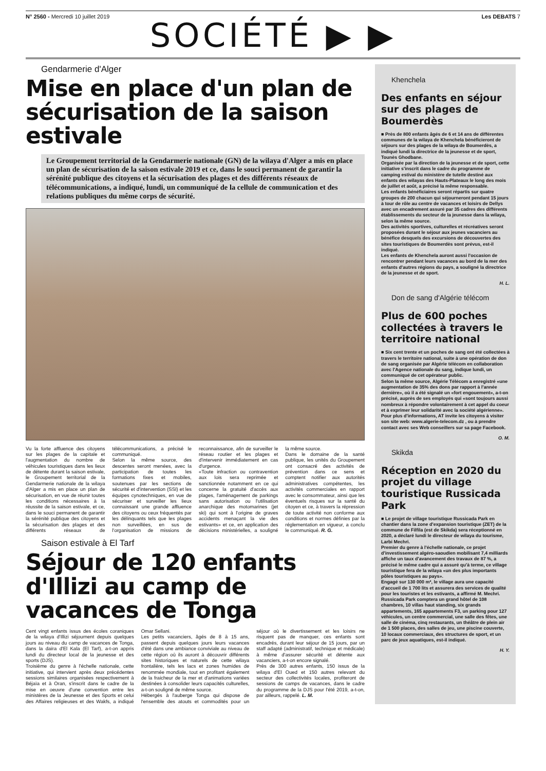N° 2560 - Mercredi 10 juillet 2019 Les DEBATS 7
SOCIÉTÉ ▶ ▶
Gendarmerie d'Alger
Mise en place d'un plan de sécurisation de la saison estivale
Le Groupement territorial de la Gendarmerie nationale (GN) de la wilaya d'Alger a mis en place un plan de sécurisation de la saison estivale 2019 et ce, dans le souci permanent de garantir la sérénité publique des citoyens et la sécurisation des plages et des différents réseaux de télécommunications, a indiqué, lundi, un communiqué de la cellule de communication et des relations publiques du même corps de sécurité.
Vu la forte affluence des citoyens sur les plages de la capitale et l'augmentation du nombre de véhicules touristiques dans les lieux de détente durant la saison estivale, le Groupement territorial de la Gendarmerie nationale de la wilaya d'Alger a mis en place un plan de sécurisation, en vue de réunir toutes les conditions nécessaires à la réussite de la saison estivale, et ce, dans le souci permanent de garantir la sérénité publique des citoyens et la sécurisation des plages et des différents réseaux de télécommunications, a précisé le communiqué.
Selon la même source, des descentes seront menées, avec la participation de toutes les formations fixes et mobiles, soutenues par les sections de sécurité et d'intervention (SSI) et les équipes cynotechniques, en vue de sécuriser et surveiller les lieux connaissant une grande affluence des citoyens ou ceux fréquentés par les délinquants tels que les plages non surveillées, en sus de l'organisation de missions de reconnaissance, afin de surveiller le réseau routier et les plages et d'intervenir immédiatement en cas d'urgence.
«Toute infraction ou contravention aux lois sera reprimée et sanctionnée notamment en ce qui concerne la gratuité d'accès aux plages, l'aménagement de parkings sans autorisation ou l'utilisation anarchique des motomarines (jet ski) qui sont à l'origine de graves accidents menaçant la vie des estivants» et ce, en application des décisions ministérielles, a souligné la même source.
Dans le domaine de la santé publique, les unités du Groupement ont consacré des activités de prévention dans ce sens et comptent notifier aux autorités administratives compétentes, les activités commerciales en rapport avec le consommateur, ainsi que les éventuels risques sur la santé du citoyen et ce, à travers la répression de toute activité non conforme aux conditions et normes définies par la réglementation en vigueur, a conclu le communiqué. R. G.
Saison estivale à El Tarf
Séjour de 120 enfants d'Illizi au camp de vacances de Tonga
Cent vingt enfants issus des écoles coraniques de la wilaya d'Illizi séjournent depuis quelques jours au niveau du camp de vacances de Tonga, dans la daïra d'El Kala (El Tarf), a-t-on appris lundi du directeur local de la jeunesse et des sports (DJS).
Troisième du genre à l'échelle nationale, cette initiative, qui intervient après deux précédentes sessions similaires organisées respectivement à Béjaïa et à Oran, s'inscrit dans le cadre de la mise en oeuvre d'une convention entre les ministères de la Jeunesse et des Sports et celui des Affaires religieuses et des Wakfs, a indiqué Omar Sellani.
Les petits vacanciers, âgés de 8 à 15 ans, passent depuis quelques jours leurs vacances d'été dans une ambiance conviviale au niveau de cette région où ils auront à découvrir différents sites historiques et naturels de cette wilaya frontalière, tels les lacs et zones humides de renommée mondiale, tout en profitant également de la fraicheur de la mer et d'animations variées destinées à consolider leurs capacités culturelles, a-t-on souligné de même source.
Hébergés à l'auberge Tonga qui dispose de l'ensemble des atouts et commodités pour un séjour où le divertissement et les loisirs ne risquent pas de manquer, ces enfants sont encadrés, durant leur séjour de 15 jours, par un staff adapté (administratif, technique et médicale) à même d'assurer sécurité et détente aux vacanciers, a-t-on encore signalé.
Près de 300 autres enfants, 150 issus de la wilaya d'El Oued et 150 autres relevant du secteur des collectivités locales, profiteront de sessions de camps de vacances, dans le cadre du programme de la DJS pour l'été 2019, a-t-on, par ailleurs, rappelé. L. M.
Khenchela
Des enfants en séjour sur des plages de Boumerdès
■ Près de 800 enfants âgés de 6 et 14 ans de différentes communes de la wilaya de Khenchela bénéficieront de séjours sur des plages de la wilaya de Boumerdès, a indiqué lundi la directrice de la jeunesse et de sport, Tounès Ghodbane.
Organisée par la direction de la jeunesse et de sport, cette initiative s'inscrit dans le cadre du programme de camping estival du ministère de tutelle destiné aux enfants des wilayas des Hauts-Plateaux le long des mois de juillet et août, a précisé la même responsable.
Les enfants bénéficiaires seront répartis sur quatre groupes de 200 chacun qui séjourneront pendant 15 jours à tour de rôle au centre de vacances et loisirs de Dellys avec un encadrement assuré par 35 cadres des différents établissements du secteur de la jeunesse dans la wilaya, selon la même source.
Des activités sportives, culturelles et récréatives seront proposées durant le séjour aux jeunes vacanciers au bénéfice desquels des excursions de découvertes des sites touristiques de Boumerdès sont prévus, est-il indiqué.
Les enfants de Khenchela auront aussi l'occasion de rencontrer pendant leurs vacances au bord de la mer des enfants d'autres régions du pays, a souligné la directrice de la jeunesse et de sport.
H. L.
Don de sang d'Algérie télécom
Plus de 600 poches collectées à travers le territoire national
■ Six cent trente et un poches de sang ont été collectées à travers le territoire national, suite à une opération de don de sang organisée par Algérie télécom en collaboration avec l'Agence nationale du sang, indique lundi, un communiqué de cet opérateur public.
Selon la même source, Algérie Télécom a enregistré «une augmentation de 35% des dons par rapport à l'année dernière», où il a été signalé un «fort engouement», a-t-on précisé, auprès de ses employés qui «sont toujours aussi nombreux à répondre volontairement à cet appel du coeur et à exprimer leur solidarité avec la société algérienne».
Pour plus d'informations, AT invite les citoyens à visiter son site web: www.algerie-telecom.dz , ou à prendre contact avec ses Web conseillers sur sa page Facebook.
O. M.
Skikda
Réception en 2020 du projet du village touristique Russicada Park
■ Le projet de village touristique Russicada Park en chantier dans la zone d'expansion touristique (ZET) de la commune de Filfila (est de Skikda) sera réceptionné en 2020, a déclaré lundi le directeur de wilaya du tourisme, Larbi Mechri.
Premier du genre à l'échelle nationale, ce projet d'investissement algéro-saoudien mobilisant 7,4 milliards affiche un taux d'avancement des travaux de 87 %, a précisé le même cadre qui a assuré qu'à terme, ce village touristique fera de la wilaya «un des plus importants pôles touristiques au pays».
Engagé sur 130 000 m², le village aura une capacité d'accueil de 1 700 lits et assurera des services de qualité pour les touristes et les estivants, a affirmé M. Mechri.
Russicada Park comptera un grand hôtel de 108 chambres, 10 villas haut standing, six grands appartements, 165 appartements F3, un parking pour 127 véhicules, un centre commercial, une salle des fêtes, une salle de cinéma, cinq restaurants, un théâtre de plein air de 1 500 places, des salles de jeu, une piscine couverte, 10 locaux commerciaux, des structures de sport, et un parc de jeux aquatiques, est-il indiqué.
H. Y.